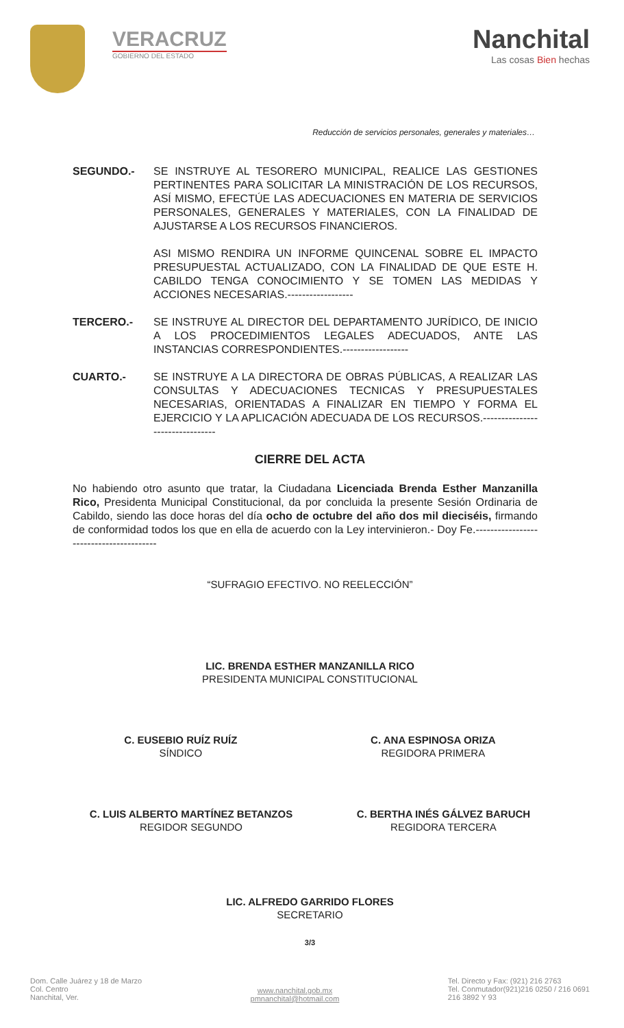VERACRUZ
GOBIERNO DEL ESTADO
Nanchital
Las cosas Bien hechas
Reducción de servicios personales, generales y materiales…
SEGUNDO.- SE INSTRUYE AL TESORERO MUNICIPAL, REALICE LAS GESTIONES PERTINENTES PARA SOLICITAR LA MINISTRACIÓN DE LOS RECURSOS, ASÍ MISMO, EFECTÚE LAS ADECUACIONES EN MATERIA DE SERVICIOS PERSONALES, GENERALES Y MATERIALES, CON LA FINALIDAD DE AJUSTARSE A LOS RECURSOS FINANCIEROS.
ASI MISMO RENDIRA UN INFORME QUINCENAL SOBRE EL IMPACTO PRESUPUESTAL ACTUALIZADO, CON LA FINALIDAD DE QUE ESTE H. CABILDO TENGA CONOCIMIENTO Y SE TOMEN LAS MEDIDAS Y ACCIONES NECESARIAS.------------------
TERCERO.- SE INSTRUYE AL DIRECTOR DEL DEPARTAMENTO JURÍDICO, DE INICIO A LOS PROCEDIMIENTOS LEGALES ADECUADOS, ANTE LAS INSTANCIAS CORRESPONDIENTES.------------------
CUARTO.- SE INSTRUYE A LA DIRECTORA DE OBRAS PÚBLICAS, A REALIZAR LAS CONSULTAS Y ADECUACIONES TECNICAS Y PRESUPUESTALES NECESARIAS, ORIENTADAS A FINALIZAR EN TIEMPO Y FORMA EL EJERCICIO Y LA APLICACIÓN ADECUADA DE LOS RECURSOS.--------------------------------
CIERRE DEL ACTA
No habiendo otro asunto que tratar, la Ciudadana Licenciada Brenda Esther Manzanilla Rico, Presidenta Municipal Constitucional, da por concluida la presente Sesión Ordinaria de Cabildo, siendo las doce horas del día ocho de octubre del año dos mil dieciséis, firmando de conformidad todos los que en ella de acuerdo con la Ley intervinieron.- Doy Fe.----------------------------------------
“SUFRAGIO EFECTIVO. NO REELECCIÓN”
LIC. BRENDA ESTHER MANZANILLA RICO
PRESIDENTA MUNICIPAL CONSTITUCIONAL
C. EUSEBIO RUÍZ RUÍZ
SÍNDICO
C. ANA ESPINOSA ORIZA
REGIDORA PRIMERA
C. LUIS ALBERTO MARTÍNEZ BETANZOS
REGIDOR SEGUNDO
C. BERTHA INÉS GÁLVEZ BARUCH
REGIDORA TERCERA
LIC. ALFREDO GARRIDO FLORES
SECRETARIO
3/3
Dom. Calle Juárez y 18 de Marzo
Col. Centro
Nanchital, Ver.
www.nanchital.gob.mx
pmnanchital@hotmail.com
Tel. Directo y Fax: (921) 216 2763
Tel. Conmutador(921)216 0250 / 216 0691
216 3892 Y 93